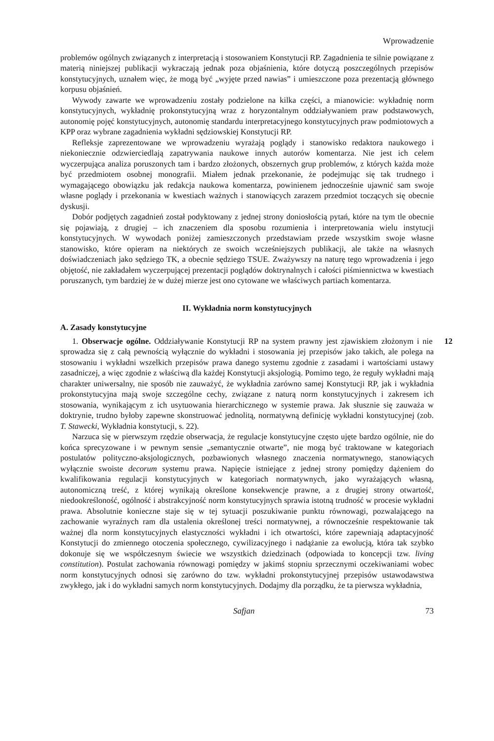Wprowadzenie
problemów ogólnych związanych z interpretacją i stosowaniem Konstytucji RP. Zagadnienia te silnie powiązane z materią niniejszej publikacji wykraczają jednak poza objaśnienia, które dotyczą poszczególnych przepisów konstytucyjnych, uznałem więc, że mogą być „wyjęte przed nawias” i umieszczone poza prezentacją głównego korpusu objaśnień.
Wywody zawarte we wprowadzeniu zostały podzielone na kilka części, a mianowicie: wykładnię norm konstytucyjnych, wykładnię prokonstytucyjną wraz z horyzontalnym oddziaływaniem praw podstawowych, autonomię pojęć konstytucyjnych, autonomię standardu interpretacyjnego konstytucyjnych praw podmiotowych a KPP oraz wybrane zagadnienia wykładni sędziowskiej Konstytucji RP.
Refleksje zaprezentowane we wprowadzeniu wyrażają poglądy i stanowisko redaktora naukowego i niekoniecznie odzwierciedlają zapatrywania naukowe innych autorów komentarza. Nie jest ich celem wyczerpująca analiza poruszonych tam i bardzo złożonych, obszernych grup problemów, z których każda może być przedmiotem osobnej monografii. Miałem jednak przekonanie, że podejmując się tak trudnego i wymagającego obowiązku jak redakcja naukowa komentarza, powinienem jednocześnie ujawnić sam swoje własne poglądy i przekonania w kwestiach ważnych i stanowiących zarazem przedmiot toczących się obecnie dyskusji.
Dobór podjętych zagadnień został podyktowany z jednej strony doniosłością pytań, które na tym tle obecnie się pojawiają, z drugiej – ich znaczeniem dla sposobu rozumienia i interpretowania wielu instytucji konstytucyjnych. W wywodach poniżej zamieszczonych przedstawiam przede wszystkim swoje własne stanowisko, które opieram na niektórych ze swoich wcześniejszych publikacji, ale także na własnych doświadczeniach jako sędziego TK, a obecnie sędziego TSUE. Zważywszy na naturę tego wprowadzenia i jego objętość, nie zakładałem wyczerpującej prezentacji poglądów doktrynalnych i całości piśmiennictwa w kwestiach poruszanych, tym bardziej że w dużej mierze jest ono cytowane we właściwych partiach komentarza.
II. Wykładnia norm konstytucyjnych
A. Zasady konstytucyjne
12 1. Obserwacje ogólne. Oddziaływanie Konstytucji RP na system prawny jest zjawiskiem złożonym i nie sprowadza się z całą pewnością wyłącznie do wykładni i stosowania jej przepisów jako takich, ale polega na stosowaniu i wykładni wszelkich przepisów prawa danego systemu zgodnie z zasadami i wartościami ustawy zasadniczej, a więc zgodnie z właściwą dla każdej Konstytucji aksjologią. Pomimo tego, że reguły wykładni mają charakter uniwersalny, nie sposób nie zauważyć, że wykładnia zarówno samej Konstytucji RP, jak i wykładnia prokonstytucyjna mają swoje szczególne cechy, związane z naturą norm konstytucyjnych i zakresem ich stosowania, wynikającym z ich usytuowania hierarchicznego w systemie prawa. Jak słusznie się zauważa w doktrynie, trudno byłoby zapewne skonstruować jednolitą, normatywną definicję wykładni konstytucyjnej (zob. T. Stawecki, Wykładnia konstytucji, s. 22).
Narzuca się w pierwszym rzędzie obserwacja, że regulacje konstytucyjne często ujęte bardzo ogólnie, nie do końca sprecyzowane i w pewnym sensie „semantycznie otwarte”, nie mogą być traktowane w kategoriach postulatów polityczno-aksjologicznych, pozbawionych własnego znaczenia normatywnego, stanowiących wyłącznie swoiste decorum systemu prawa. Napięcie istniejące z jednej strony pomiędzy dążeniem do kwalifikowania regulacji konstytucyjnych w kategoriach normatywnych, jako wyrażających własną, autonomiczną treść, z której wynikają określone konsekwencje prawne, a z drugiej strony otwartość, niedookreśloność, ogólność i abstrakcyjność norm konstytucyjnych sprawia istotną trudność w procesie wykładni prawa. Absolutnie konieczne staje się w tej sytuacji poszukiwanie punktu równowagi, pozwalającego na zachowanie wyraźnych ram dla ustalenia określonej treści normatywnej, a równocześnie respektowanie tak ważnej dla norm konstytucyjnych elastyczności wykładni i ich otwartości, które zapewniają adaptacyjność Konstytucji do zmiennego otoczenia społecznego, cywilizacyjnego i nadążanie za ewolucją, która tak szybko dokonuje się we współczesnym świecie we wszystkich dziedzinach (odpowiada to koncepcji tzw. living constitution). Postulat zachowania równowagi pomiędzy w jakimś stopniu sprzecznymi oczekiwaniami wobec norm konstytucyjnych odnosi się zarówno do tzw. wykładni prokonstytucyjnej przepisów ustawodawstwa zwykłego, jak i do wykładni samych norm konstytucyjnych. Dodajmy dla porządku, że ta pierwsza wykładnia,
Safjan 73